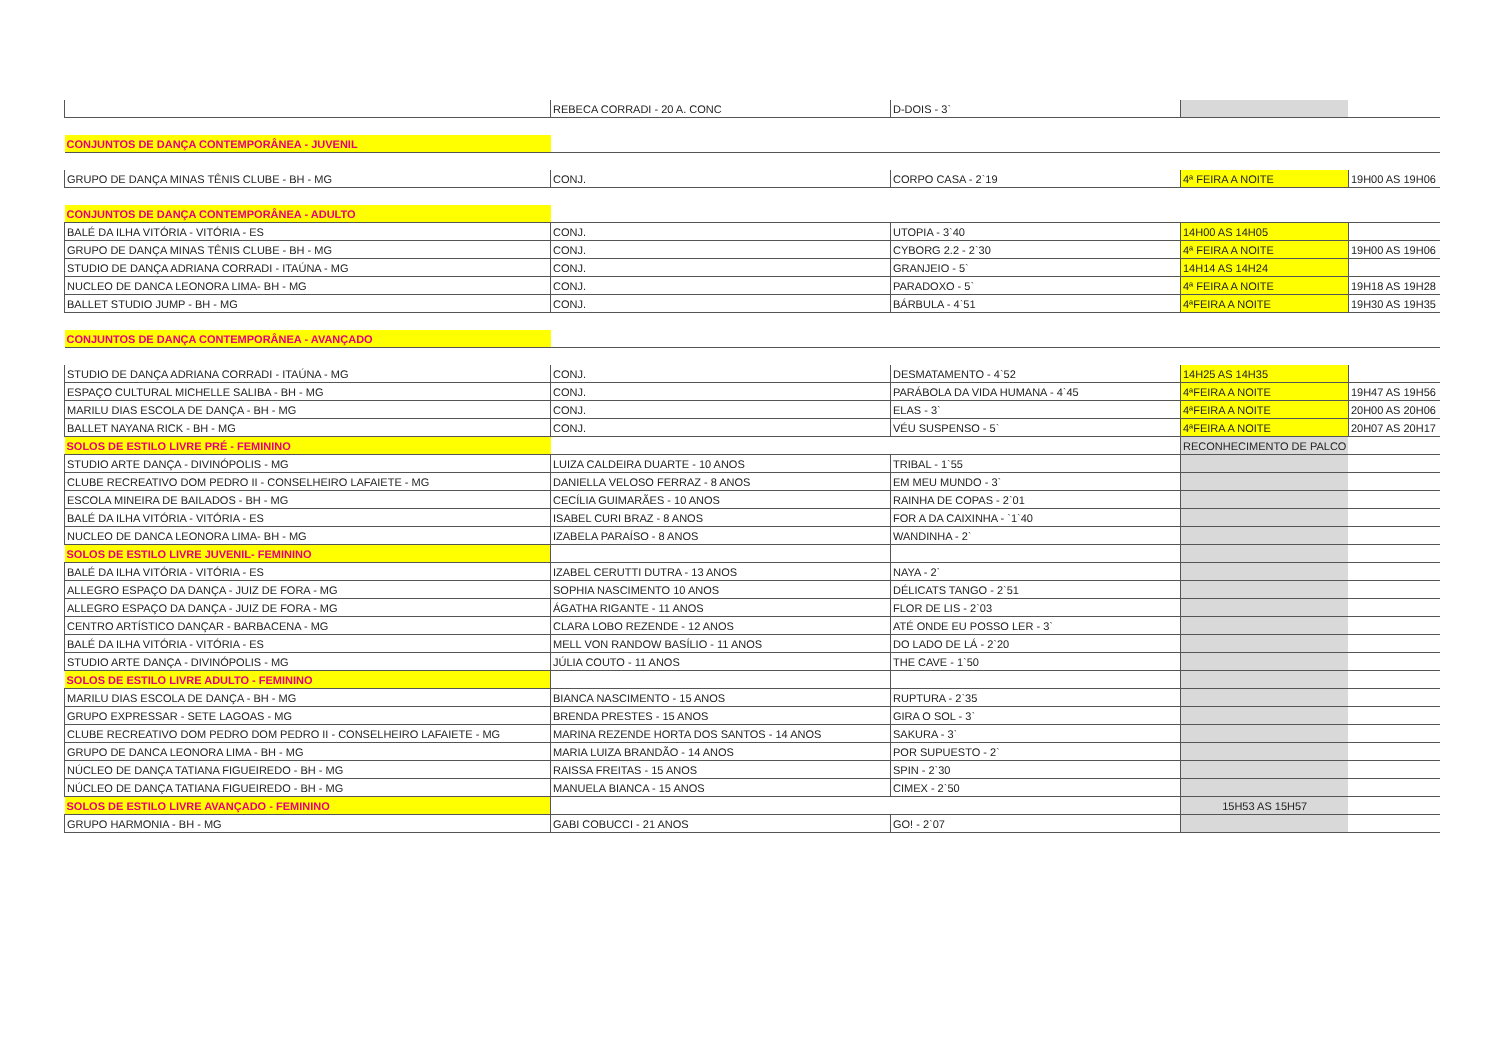| | REBECA CORRADI - 20 A. CONC | D-DOIS - 3` | | |
| CONJUNTOS DE DANÇA CONTEMPORÂNEA - JUVENIL | | | | |
| GRUPO DE DANÇA MINAS TÊNIS CLUBE - BH - MG | CONJ. | CORPO CASA - 2`19 | 4ª FEIRA A NOITE | 19H00 AS 19H06 |
| CONJUNTOS DE DANÇA CONTEMPORÂNEA - ADULTO | | | | |
| BALÉ DA ILHA VITÓRIA - VITÓRIA - ES | CONJ. | UTOPIA - 3`40 | 14H00 AS 14H05 | |
| GRUPO DE DANÇA MINAS TÊNIS CLUBE - BH - MG | CONJ. | CYBORG 2.2 - 2`30 | 4ª FEIRA A NOITE | 19H00 AS 19H06 |
| STUDIO DE DANÇA ADRIANA CORRADI - ITAÚNA - MG | CONJ. | GRANJEIO - 5` | 14H14 AS 14H24 | |
| NUCLEO DE DANCA LEONORA LIMA- BH - MG | CONJ. | PARADOXO - 5` | 4ª FEIRA A NOITE | 19H18 AS 19H28 |
| BALLET STUDIO JUMP - BH - MG | CONJ. | BÁRBULA - 4`51 | 4ªFEIRA A NOITE | 19H30 AS 19H35 |
| CONJUNTOS DE DANÇA CONTEMPORÂNEA - AVANÇADO | | | | |
| STUDIO DE DANÇA ADRIANA CORRADI - ITAÚNA - MG | CONJ. | DESMATAMENTO - 4`52 | 14H25 AS 14H35 | |
| ESPAÇO CULTURAL MICHELLE SALIBA - BH - MG | CONJ. | PARÁBOLA DA VIDA HUMANA - 4`45 | 4ªFEIRA A NOITE | 19H47 AS 19H56 |
| MARILU DIAS ESCOLA DE DANÇA - BH - MG | CONJ. | ELAS - 3` | 4ªFEIRA A NOITE | 20H00 AS 20H06 |
| BALLET NAYANA RICK - BH - MG | CONJ. | VÉU SUSPENSO - 5` | 4ªFEIRA A NOITE | 20H07 AS 20H17 |
| SOLOS DE ESTILO LIVRE PRÉ - FEMININO | | | RECONHECIMENTO DE PALCO | |
| STUDIO ARTE DANÇA - DIVINÓPOLIS - MG | LUIZA CALDEIRA DUARTE - 10 ANOS | TRIBAL - 1`55 | | |
| CLUBE RECREATIVO DOM PEDRO II - CONSELHEIRO LAFAIETE - MG | DANIELLA VELOSO FERRAZ - 8 ANOS | EM MEU MUNDO - 3` | | |
| ESCOLA MINEIRA DE BAILADOS - BH - MG | CECÍLIA GUIMARÃES - 10 ANOS | RAINHA DE COPAS - 2`01 | | |
| BALÉ DA ILHA VITÓRIA - VITÓRIA - ES | ISABEL CURI BRAZ - 8 ANOS | FOR A DA CAIXINHA - `1`40 | | |
| NUCLEO DE DANCA LEONORA LIMA- BH - MG | IZABELA PARAÍSO - 8 ANOS | WANDINHA - 2` | | |
| SOLOS DE ESTILO LIVRE JUVENIL- FEMININO | | | | |
| BALÉ DA ILHA VITÓRIA - VITÓRIA - ES | IZABEL CERUTTI DUTRA - 13 ANOS | NAYA - 2` | | |
| ALLEGRO ESPAÇO DA DANÇA - JUIZ DE FORA - MG | SOPHIA NASCIMENTO 10 ANOS | DÉLICATS TANGO - 2`51 | | |
| ALLEGRO ESPAÇO DA DANÇA - JUIZ DE FORA - MG | ÁGATHA RIGANTE - 11 ANOS | FLOR DE LIS - 2`03 | | |
| CENTRO ARTÍSTICO DANÇAR - BARBACENA - MG | CLARA LOBO REZENDE - 12 ANOS | ATÉ ONDE EU POSSO LER - 3` | | |
| BALÉ DA ILHA VITÓRIA - VITÓRIA - ES | MELL VON RANDOW BASÍLIO - 11 ANOS | DO LADO DE LÁ - 2`20 | | |
| STUDIO ARTE DANÇA - DIVINÓPOLIS - MG | JÚLIA COUTO - 11 ANOS | THE CAVE - 1`50 | | |
| SOLOS DE ESTILO LIVRE ADULTO - FEMININO | | | | |
| MARILU DIAS ESCOLA DE DANÇA - BH - MG | BIANCA NASCIMENTO - 15 ANOS | RUPTURA - 2`35 | | |
| GRUPO EXPRESSAR - SETE LAGOAS - MG | BRENDA PRESTES - 15 ANOS | GIRA O SOL - 3` | | |
| CLUBE RECREATIVO DOM PEDRO DOM PEDRO II - CONSELHEIRO LAFAIETE - MG | MARINA REZENDE HORTA DOS SANTOS - 14 ANOS | SAKURA - 3` | | |
| GRUPO DE DANCA LEONORA LIMA - BH - MG | MARIA LUIZA BRANDÃO - 14 ANOS | POR SUPUESTO - 2` | | |
| NÚCLEO DE DANÇA TATIANA FIGUEIREDO - BH - MG | RAISSA FREITAS - 15 ANOS | SPIN - 2`30 | | |
| NÚCLEO DE DANÇA TATIANA FIGUEIREDO - BH - MG | MANUELA BIANCA - 15 ANOS | CIMEX - 2`50 | | |
| SOLOS DE ESTILO LIVRE AVANÇADO - FEMININO | | | 15H53 AS 15H57 | |
| GRUPO HARMONIA - BH - MG | GABI COBUCCI - 21 ANOS | GO! - 2`07 | | |